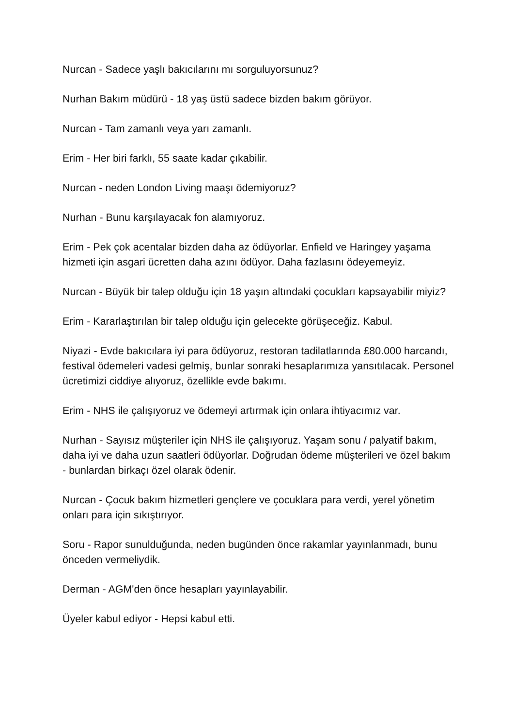Nurcan - Sadece yaşlı bakıcılarını mı sorguluyorsunuz?
Nurhan Bakım müdürü - 18 yaş üstü sadece bizden bakım görüyor.
Nurcan - Tam zamanlı veya yarı zamanlı.
Erim - Her biri farklı, 55 saate kadar çıkabilir.
Nurcan - neden London Living maaşı ödemiyoruz?
Nurhan - Bunu karşılayacak fon alamıyoruz.
Erim - Pek çok acentalar bizden daha az ödüyorlar. Enfield ve Haringey yaşama hizmeti için asgari ücretten daha azını ödüyor. Daha fazlasını ödeyemeyiz.
Nurcan - Büyük bir talep olduğu için 18 yaşın altındaki çocukları kapsayabilir miyiz?
Erim - Kararlaştırılan bir talep olduğu için gelecekte görüşeceğiz. Kabul.
Niyazi - Evde bakıcılara iyi para ödüyoruz, restoran tadilatlarında £80.000 harcandı, festival ödemeleri vadesi gelmiş, bunlar sonraki hesaplarımıza yansıtılacak. Personel ücretimizi ciddiye alıyoruz, özellikle evde bakımı.
Erim - NHS ile çalışıyoruz ve ödemeyi artırmak için onlara ihtiyacımız var.
Nurhan - Sayısız müşteriler için NHS ile çalışıyoruz. Yaşam sonu / palyatif bakım, daha iyi ve daha uzun saatleri ödüyorlar. Doğrudan ödeme müşterileri ve özel bakım - bunlardan birkaçı özel olarak ödenir.
Nurcan - Çocuk bakım hizmetleri gençlere ve çocuklara para verdi, yerel yönetim onları para için sıkıştırıyor.
Soru - Rapor sunulduğunda, neden bugünden önce rakamlar yayınlanmadı, bunu önceden vermeliydik.
Derman - AGM'den önce hesapları yayınlayabilir.
Üyeler kabul ediyor - Hepsi kabul etti.